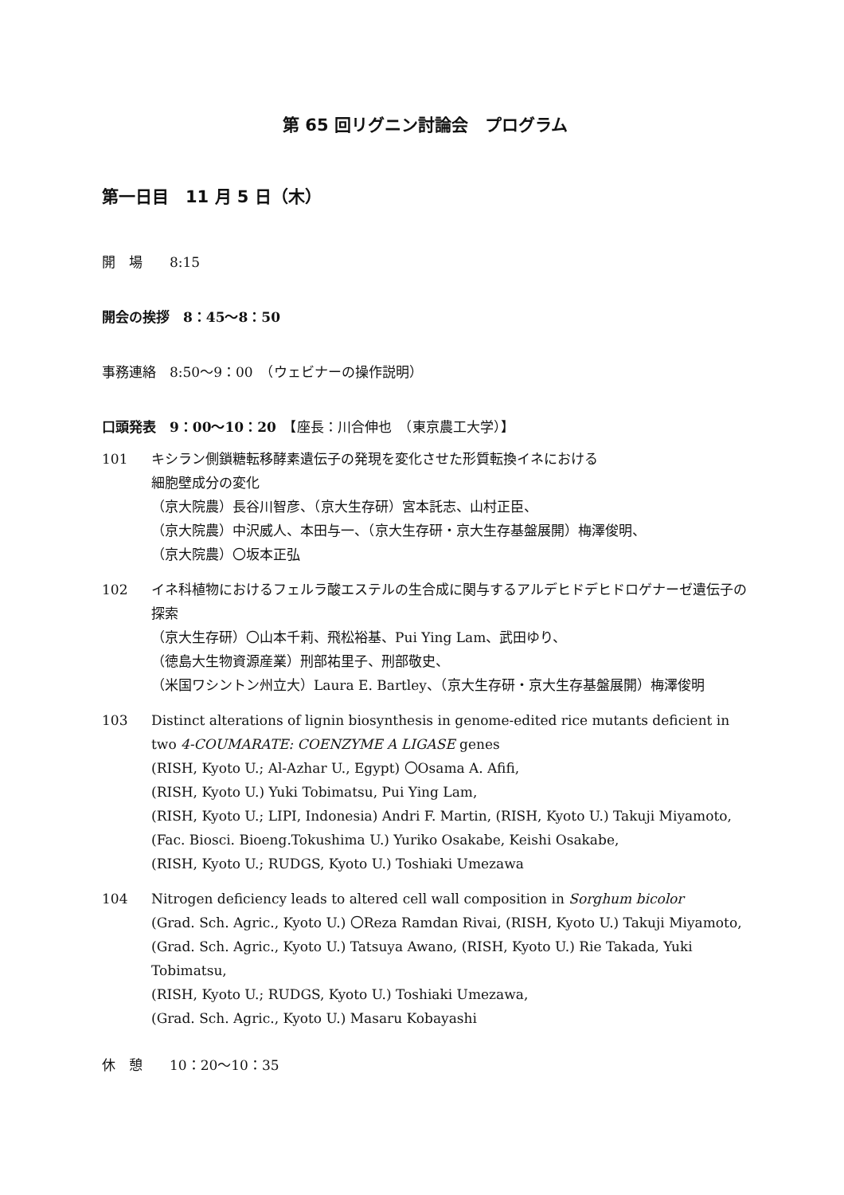第 65 回リグニン討論会　プログラム
第一日目　11 月 5 日（木）
開　場　　8:15
開会の挨拶　8：45～8：50
事務連絡　8:50～9：00　（ウェビナーの操作説明）
口頭発表　9：00～10：20　【座長：川合伸也　（東京農工大学）】
101 キシラン側鎖糖転移酵素遺伝子の発現を変化させた形質転換イネにおける
細胞壁成分の変化
（京大院農）長谷川智彦、（京大生存研）宮本託志、山村正臣、
（京大院農）中沢威人、本田与一、（京大生存研・京大生存基盤展開）梅澤俊明、
（京大院農）〇坂本正弘
102 イネ科植物におけるフェルラ酸エステルの生合成に関与するアルデヒドデヒドロゲナーゼ遺伝子の探索
（京大生存研）〇山本千莉、飛松裕基、Pui Ying Lam、武田ゆり、
（徳島大生物資源産業）刑部祐里子、刑部敬史、
（米国ワシントン州立大）Laura E. Bartley、（京大生存研・京大生存基盤展開）梅澤俊明
103 Distinct alterations of lignin biosynthesis in genome-edited rice mutants deficient in two 4-COUMARATE: COENZYME A LIGASE genes
(RISH, Kyoto U.; Al-Azhar U., Egypt) 〇Osama A. Afifi,
(RISH, Kyoto U.) Yuki Tobimatsu, Pui Ying Lam,
(RISH, Kyoto U.; LIPI, Indonesia) Andri F. Martin, (RISH, Kyoto U.) Takuji Miyamoto,
(Fac. Biosci. Bioeng.Tokushima U.) Yuriko Osakabe, Keishi Osakabe,
(RISH, Kyoto U.; RUDGS, Kyoto U.) Toshiaki Umezawa
104 Nitrogen deficiency leads to altered cell wall composition in Sorghum bicolor
(Grad. Sch. Agric., Kyoto U.) 〇Reza Ramdan Rivai, (RISH, Kyoto U.) Takuji Miyamoto,
(Grad. Sch. Agric., Kyoto U.) Tatsuya Awano, (RISH, Kyoto U.) Rie Takada, Yuki Tobimatsu,
(RISH, Kyoto U.; RUDGS, Kyoto U.) Toshiaki Umezawa,
(Grad. Sch. Agric., Kyoto U.) Masaru Kobayashi
休　憩　　10：20～10：35